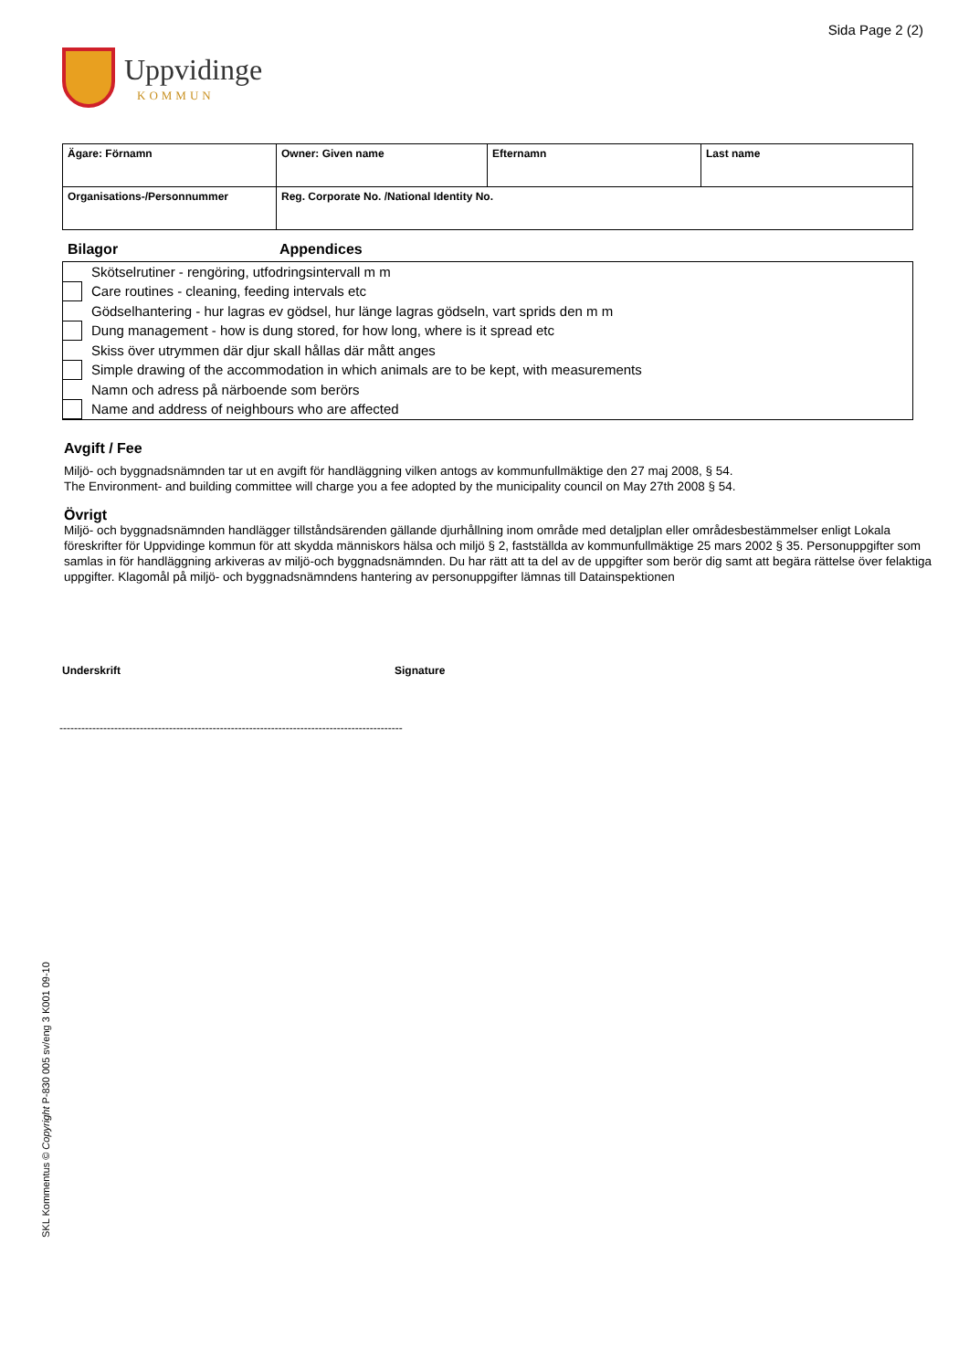Sida Page 2 (2)
Uppvidinge
KOMMUN
| Ägare: Förnamn | Owner: Given name | Efternamn | Last name |
| Organisations-/Personnummer | Reg. Corporate No. /National Identity No. | | |
Bilagor Appendices
Skötselrutiner - rengöring, utfodringsintervall m m
Care routines - cleaning, feeding intervals etc
Gödselhantering - hur lagras ev gödsel, hur länge lagras gödseln, vart sprids den m m
Dung management - how is dung stored, for how long, where is it spread etc
Skiss över utrymmen där djur skall hållas där mått anges
Simple drawing of the accommodation in which animals are to be kept, with measurements
Namn och adress på närboende som berörs
Name and address of neighbours who are affected
Avgift / Fee
Miljö- och byggnadsnämnden tar ut en avgift för handläggning vilken antogs av kommunfullmäktige den 27 maj 2008, § 54.
The Environment- and building committee will charge you a fee adopted by the municipality council on May 27th 2008 § 54.
Övrigt
Miljö- och byggnadsnämnden handlägger tillståndsärenden gällande djurhållning inom område med detaljplan eller områdesbestämmelser enligt Lokala föreskrifter för Uppvidinge kommun för att skydda människors hälsa och miljö § 2, fastställda av kommunfullmäktige 25 mars 2002 § 35. Personuppgifter som samlas in för handläggning arkiveras av miljö-och byggnadsnämnden. Du har rätt att ta del av de uppgifter som berör dig samt att begära rättelse över felaktiga uppgifter. Klagomål på miljö- och byggnadsnämndens hantering av personuppgifter lämnas till Datainspektionen
Underskrift Signature
----------------------------------------------------------------------------------------------
SKL Kommentus © Copyright P-830 005 sv/eng 3 K001 09-10